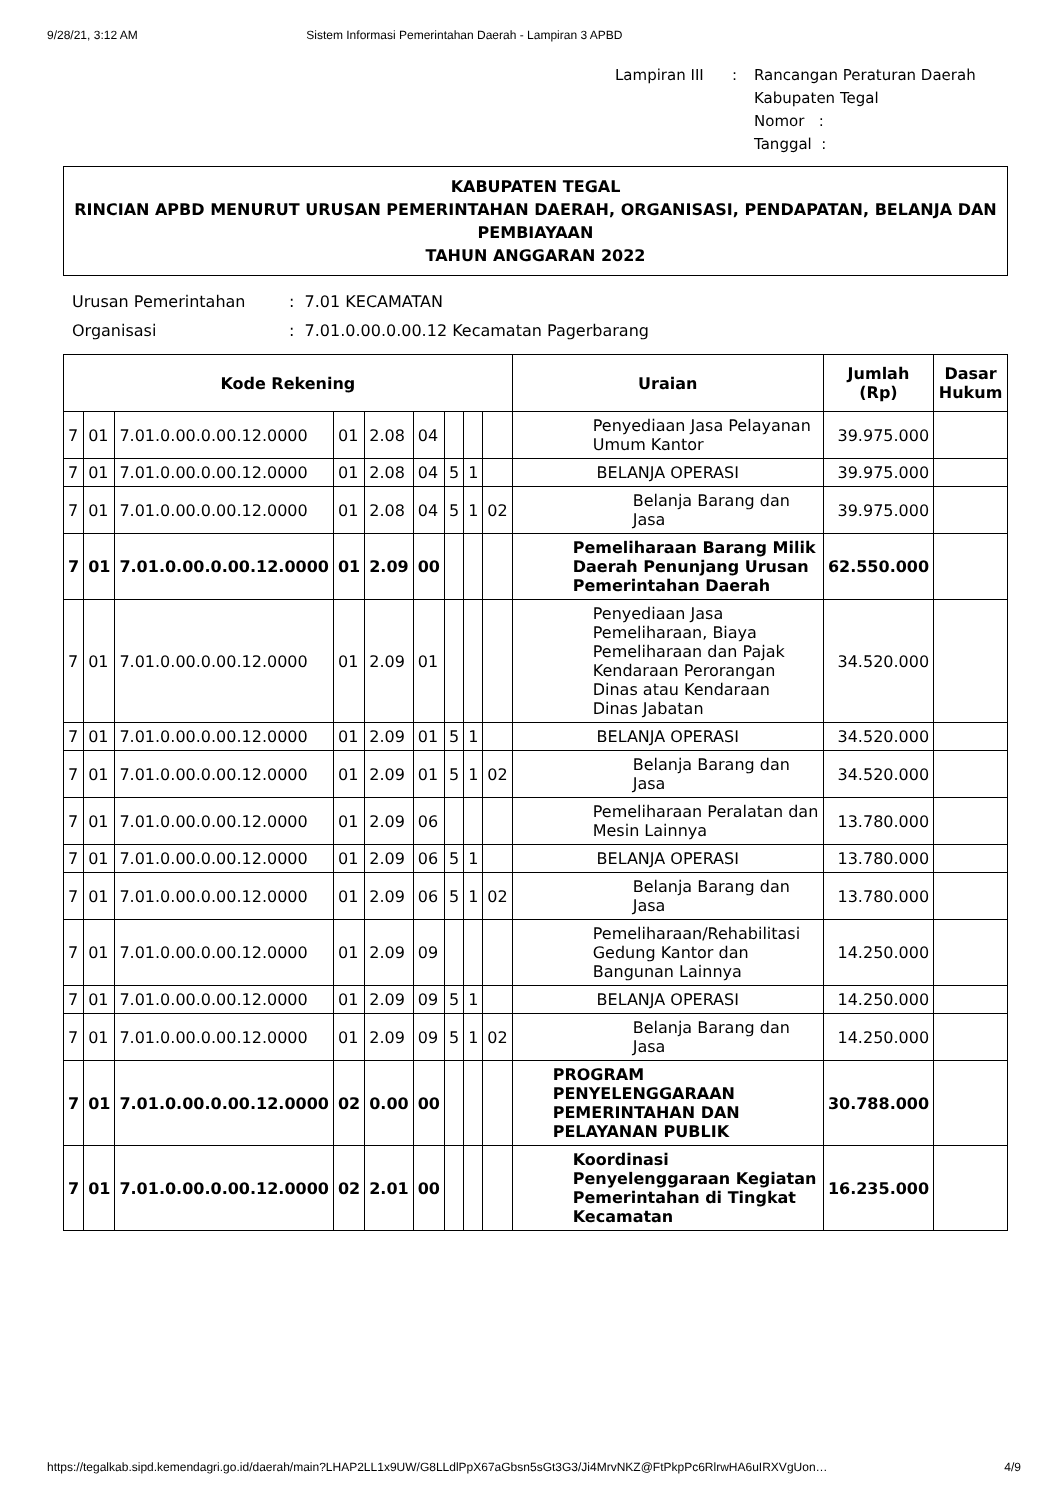9/28/21, 3:12 AM Sistem Informasi Pemerintahan Daerah - Lampiran 3 APBD
| Lampiran III | : | Rancangan Peraturan Daerah Kabupaten Tegal Nomor : Tanggal : |
KABUPATEN TEGAL
RINCIAN APBD MENURUT URUSAN PEMERINTAHAN DAERAH, ORGANISASI, PENDAPATAN, BELANJA DAN PEMBIAYAAN
TAHUN ANGGARAN 2022
| Urusan Pemerintahan | : 7.01 KECAMATAN |
| Organisasi | : 7.01.0.00.0.00.12 Kecamatan Pagerbarang |
| Kode Rekening | | | | | | | | | Uraian | Jumlah (Rp) | Dasar Hukum |
| --- | --- | --- | --- | --- | --- | --- | --- | --- | --- | --- | --- |
| 7 | 01 | 7.01.0.00.0.00.12.0000 | 01 | 2.08 | 04 | | | | Penyediaan Jasa Pelayanan Umum Kantor | 39.975.000 | |
| 7 | 01 | 7.01.0.00.0.00.12.0000 | 01 | 2.08 | 04 | 5 | 1 | | BELANJA OPERASI | 39.975.000 | |
| 7 | 01 | 7.01.0.00.0.00.12.0000 | 01 | 2.08 | 04 | 5 | 1 | 02 | Belanja Barang dan Jasa | 39.975.000 | |
| 7 | 01 | 7.01.0.00.0.00.12.0000 | 01 | 2.09 | 00 | | | | Pemeliharaan Barang Milik Daerah Penunjang Urusan Pemerintahan Daerah | 62.550.000 | |
| 7 | 01 | 7.01.0.00.0.00.12.0000 | 01 | 2.09 | 01 | | | | Penyediaan Jasa Pemeliharaan, Biaya Pemeliharaan dan Pajak Kendaraan Perorangan Dinas atau Kendaraan Dinas Jabatan | 34.520.000 | |
| 7 | 01 | 7.01.0.00.0.00.12.0000 | 01 | 2.09 | 01 | 5 | 1 | | BELANJA OPERASI | 34.520.000 | |
| 7 | 01 | 7.01.0.00.0.00.12.0000 | 01 | 2.09 | 01 | 5 | 1 | 02 | Belanja Barang dan Jasa | 34.520.000 | |
| 7 | 01 | 7.01.0.00.0.00.12.0000 | 01 | 2.09 | 06 | | | | Pemeliharaan Peralatan dan Mesin Lainnya | 13.780.000 | |
| 7 | 01 | 7.01.0.00.0.00.12.0000 | 01 | 2.09 | 06 | 5 | 1 | | BELANJA OPERASI | 13.780.000 | |
| 7 | 01 | 7.01.0.00.0.00.12.0000 | 01 | 2.09 | 06 | 5 | 1 | 02 | Belanja Barang dan Jasa | 13.780.000 | |
| 7 | 01 | 7.01.0.00.0.00.12.0000 | 01 | 2.09 | 09 | | | | Pemeliharaan/Rehabilitasi Gedung Kantor dan Bangunan Lainnya | 14.250.000 | |
| 7 | 01 | 7.01.0.00.0.00.12.0000 | 01 | 2.09 | 09 | 5 | 1 | | BELANJA OPERASI | 14.250.000 | |
| 7 | 01 | 7.01.0.00.0.00.12.0000 | 01 | 2.09 | 09 | 5 | 1 | 02 | Belanja Barang dan Jasa | 14.250.000 | |
| 7 | 01 | 7.01.0.00.0.00.12.0000 | 02 | 0.00 | 00 | | | | PROGRAM PENYELENGGARAAN PEMERINTAHAN DAN PELAYANAN PUBLIK | 30.788.000 | |
| 7 | 01 | 7.01.0.00.0.00.12.0000 | 02 | 2.01 | 00 | | | | Koordinasi Penyelenggaraan Kegiatan Pemerintahan di Tingkat Kecamatan | 16.235.000 | |
https://tegalkab.sipd.kemendagri.go.id/daerah/main?LHAP2LL1x9UW/G8LLdlPpX67aGbsn5sGt3G3/Ji4MrvNKZ@FtPkpPc6RlrwHA6uIRXVgUon… 4/9